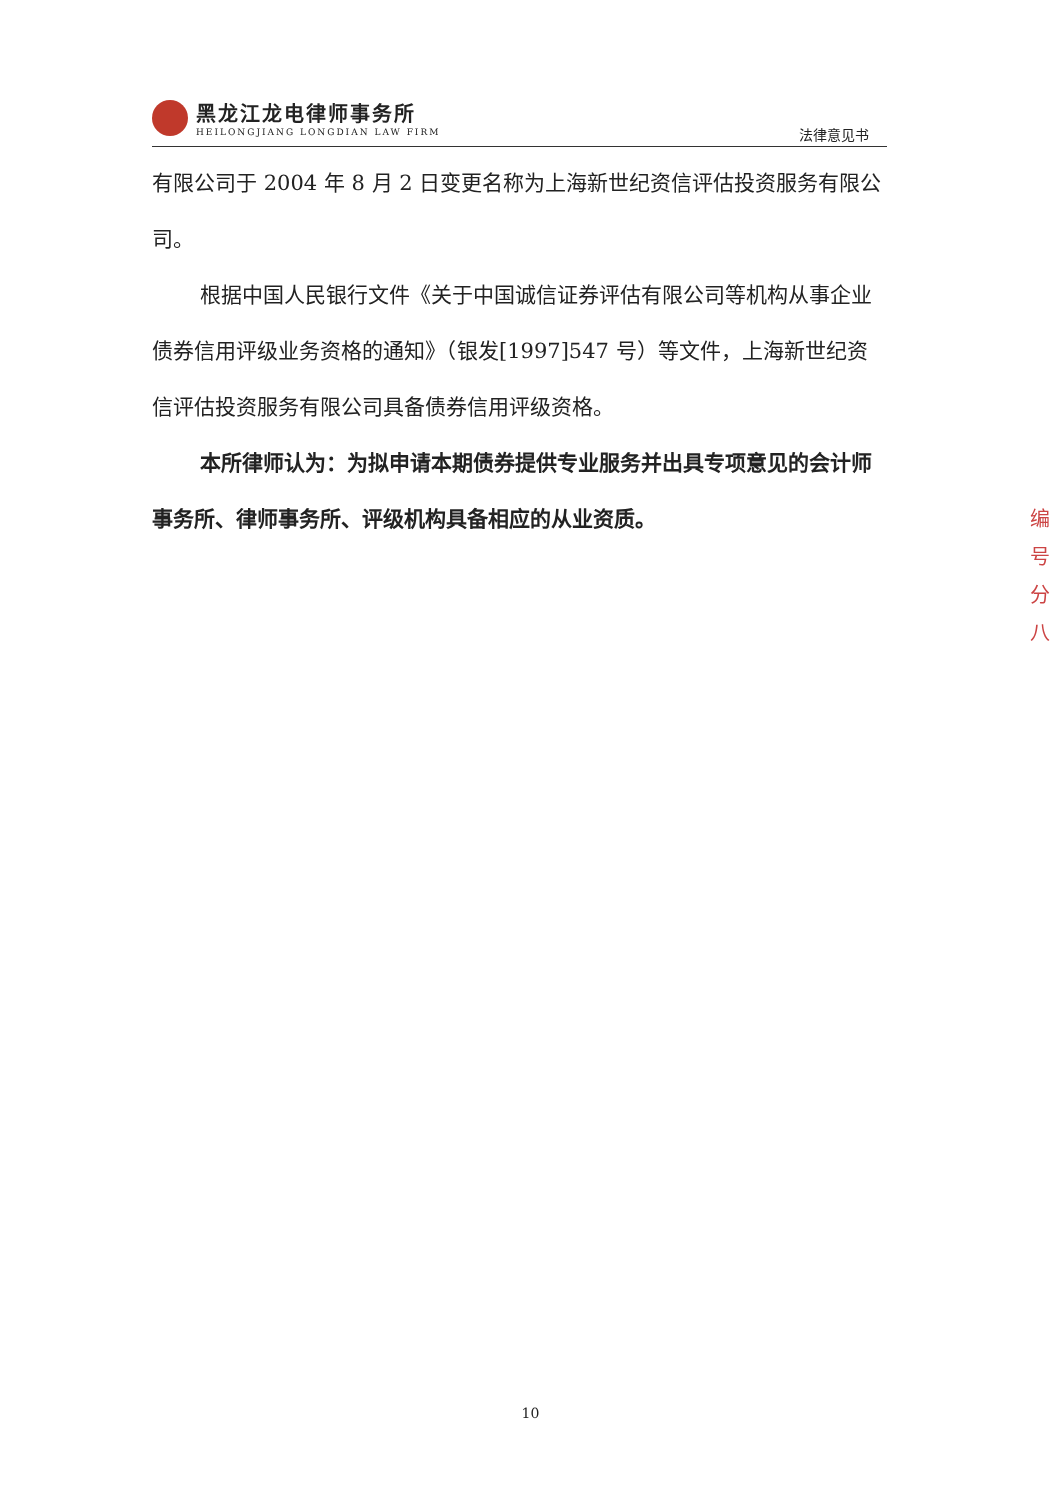黑龙江龙电律师事务所
HEILONGJIANG LONGDIAN LAW FIRM
法律意见书
有限公司于 2004 年 8 月 2 日变更名称为上海新世纪资信评估投资服务有限公司。
根据中国人民银行文件《关于中国诚信证券评估有限公司等机构从事企业债券信用评级业务资格的通知》（银发[1997]547 号）等文件，上海新世纪资信评估投资服务有限公司具备债券信用评级资格。
本所律师认为：为拟申请本期债券提供专业服务并出具专项意见的会计师事务所、律师事务所、评级机构具备相应的从业资质。
编 号 分 八
10